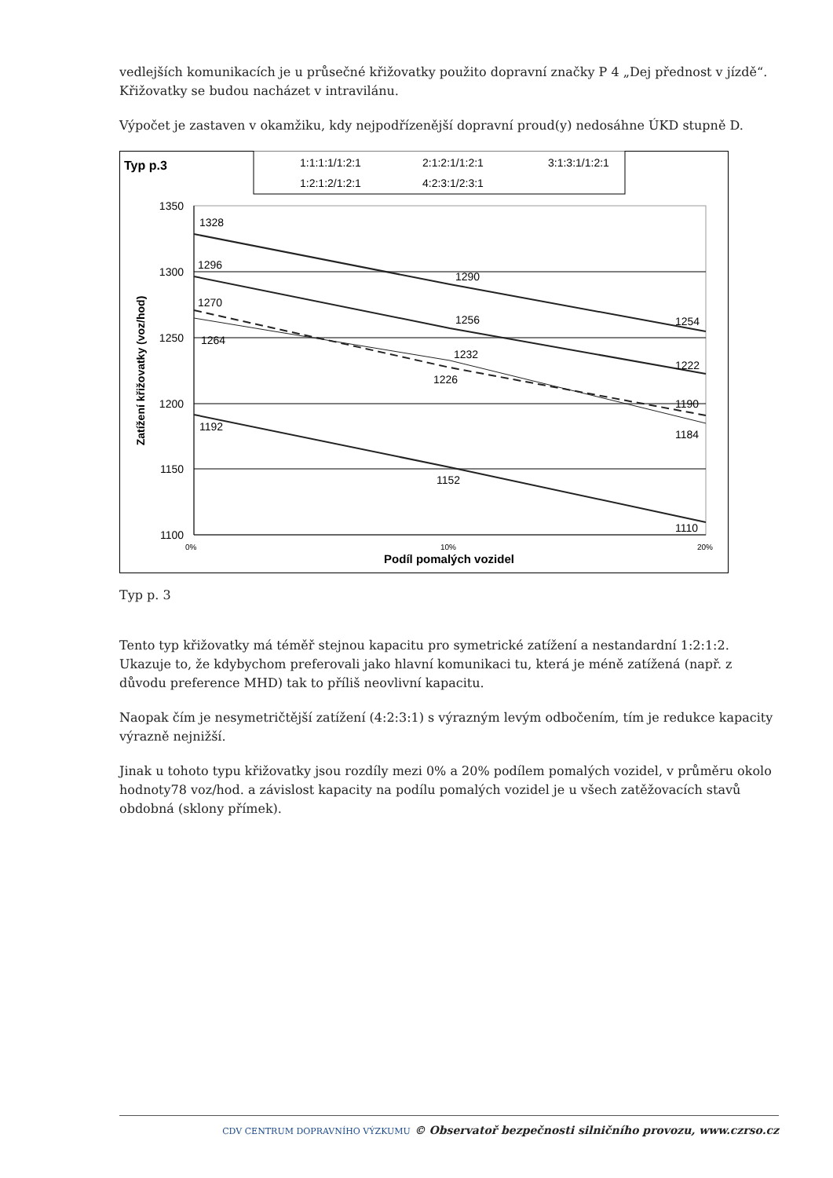vedlejších komunikacích je u průsečné křižovatky použito dopravní značky P 4 „Dej přednost v jízdě“. Křižovatky se budou nacházet v intravilánu.
Výpočet je zastaven v okamžiku, kdy nejpodřízenější dopravní proud(y) nedosáhne ÚKD stupně D.
Typ p.3
1:1:1:1/1:2:1
2:1:2:1/1:2:1
3:1:3:1/1:2:1
1:2:1:2/1:2:1
4:2:3:1/2:3:1
1350
1300
1250
1200
1150
1100
0%
10%
20%
Podíl pomalých vozidel
Zatížení křižovatky (voz/hod)
1328
1290
1254
1296
1256
1222
1270
1264
1232
1226
1190
1184
1192
1152
1110
Typ p. 3
Tento typ křižovatky má téměř stejnou kapacitu pro symetrické zatížení a nestandardní 1:2:1:2. Ukazuje to, že kdybychom preferovali jako hlavní komunikaci tu, která je méně zatížená (např. z důvodu preference MHD) tak to příliš neovlivní kapacitu.
Naopak čím je nesymetričtější zatížení (4:2:3:1) s výrazným levým odbočením, tím je redukce kapacity výrazně nejnižší.
Jinak u tohoto typu křižovatky jsou rozdíly mezi 0% a 20% podílem pomalých vozidel, v průměru okolo hodnoty78 voz/hod. a závislost kapacity na podílu pomalých vozidel je u všech zatěžovacích stavů obdobná (sklony přímek).
CDV CENTRUM DOPRAVNÍHO VÝZKUMU © Observatoř bezpečnosti silničního provozu, www.czrso.cz